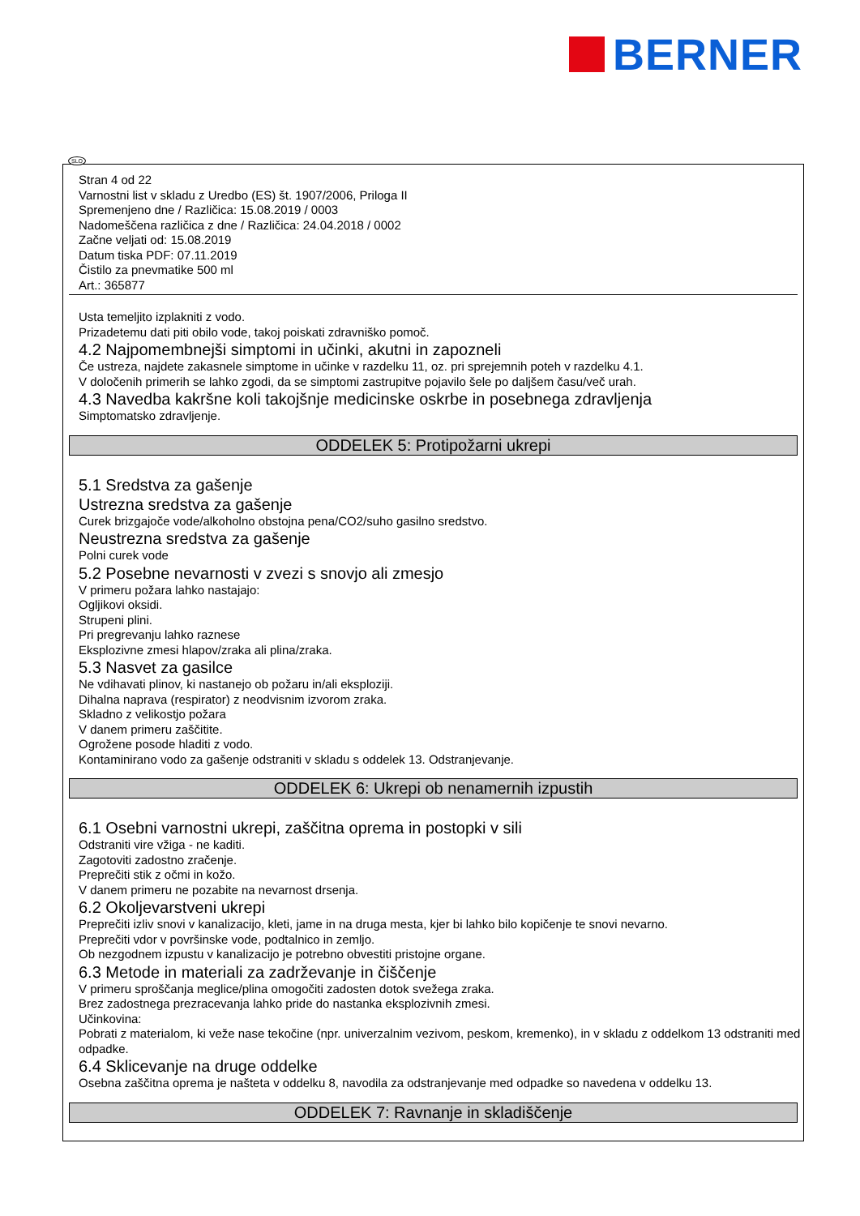BERNER
Stran 4 od 22
Varnostni list v skladu z Uredbo (ES) št. 1907/2006, Priloga II
Spremenjeno dne / Različica: 15.08.2019 / 0003
Nadomeščena različica z dne / Različica: 24.04.2018 / 0002
Začne veljati od: 15.08.2019
Datum tiska PDF: 07.11.2019
Čistilo za pnevmatike 500 ml
Art.: 365877
Usta temeljito izplakniti z vodo.
Prizadetemu dati piti obilo vode, takoj poiskati zdravniško pomoč.
4.2 Najpomembnejši simptomi in učinki, akutni in zapozneli
Če ustreza, najdete zakasnele simptome in učinke v razdelku 11, oz. pri sprejemnih poteh v razdelku 4.1.
V določenih primerih se lahko zgodi, da se simptomi zastrupitve pojavilo šele po daljšem času/več urah.
4.3 Navedba kakršne koli takojšnje medicinske oskrbe in posebnega zdravljenja
Simptomatsko zdravljenje.
ODDELEK 5: Protipožarni ukrepi
5.1 Sredstva za gašenje
Ustrezna sredstva za gašenje
Curek brizgajoče vode/alkoholno obstojna pena/CO2/suho gasilno sredstvo.
Neustrezna sredstva za gašenje
Polni curek vode
5.2 Posebne nevarnosti v zvezi s snovjo ali zmesjo
V primeru požara lahko nastajajo:
Ogljikovi oksidi.
Strupeni plini.
Pri pregrevanju lahko raznese
Eksplozivne zmesi hlapov/zraka ali plina/zraka.
5.3 Nasvet za gasilce
Ne vdihavati plinov, ki nastanejo ob požaru in/ali eksploziji.
Dihalna naprava (respirator) z neodvisnim izvorom zraka.
Skladno z velikostjo požara
V danem primeru zaščitite.
Ogrožene posode hladiti z vodo.
Kontaminirano vodo za gašenje odstraniti v skladu s oddelek 13. Odstranjevanje.
ODDELEK 6: Ukrepi ob nenamernih izpustih
6.1 Osebni varnostni ukrepi, zaščitna oprema in postopki v sili
Odstraniti vire vžiga - ne kaditi.
Zagotoviti zadostno zračenje.
Preprečiti stik z očmi in kožo.
V danem primeru ne pozabite na nevarnost drsenja.
6.2 Okoljevarstveni ukrepi
Preprečiti izliv snovi v kanalizacijo, kleti, jame in na druga mesta, kjer bi lahko bilo kopičenje te snovi nevarno.
Preprečiti vdor v površinske vode, podtalnico in zemljo.
Ob nezgodnem izpustu v kanalizacijo je potrebno obvestiti pristojne organe.
6.3 Metode in materiali za zadrževanje in čiščenje
V primeru sproščanja meglice/plina omogočiti zadosten dotok svežega zraka.
Brez zadostnega prezracevanja lahko pride do nastanka eksplozivnih zmesi.
Učinkovina:
Pobrati z materialom, ki veže nase tekočine (npr. univerzalnim vezivom, peskom, kremenko), in v skladu z oddelkom 13 odstraniti med odpadke.
6.4 Sklicevanje na druge oddelke
Osebna zaščitna oprema je našteta v oddelku 8, navodila za odstranjevanje med odpadke so navedena v oddelku 13.
ODDELEK 7: Ravnanje in skladiščenje
SLO